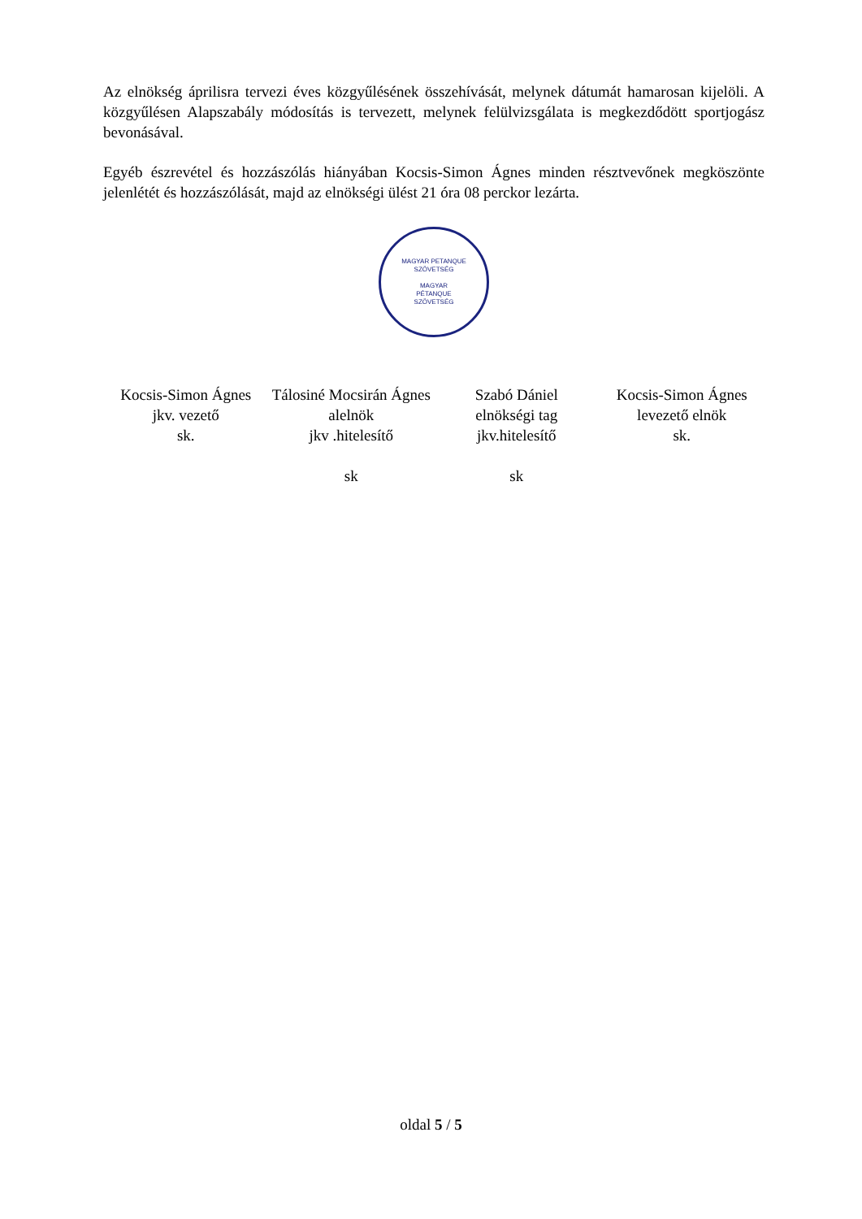Az elnökség áprilisra tervezi éves közgyűlésének összehívását, melynek dátumát hamarosan kijelöli. A közgyűlésen Alapszabály módosítás is tervezett, melynek felülvizsgálata is megkezdődött sportjogász bevonásával.
Egyéb észrevétel és hozzászólás hiányában Kocsis-Simon Ágnes minden résztvevőnek megköszönte jelenlétét és hozzászólását, majd az elnökségi ülést 21 óra 08 perckor lezárta.
MAGYAR PETANQUE SZÖVETSÉG
MAGYAR
PÉTANQUE
SZÖVETSÉG
Kocsis-Simon Ágnes
jkv. vezető
sk.
Tálosiné Mocsirán Ágnes
alelnök
jkv .hitelesítő
sk
Szabó Dániel
elnökségi tag
jkv.hitelesítő
sk
Kocsis-Simon Ágnes
levezető elnök
sk.
oldal 5 / 5